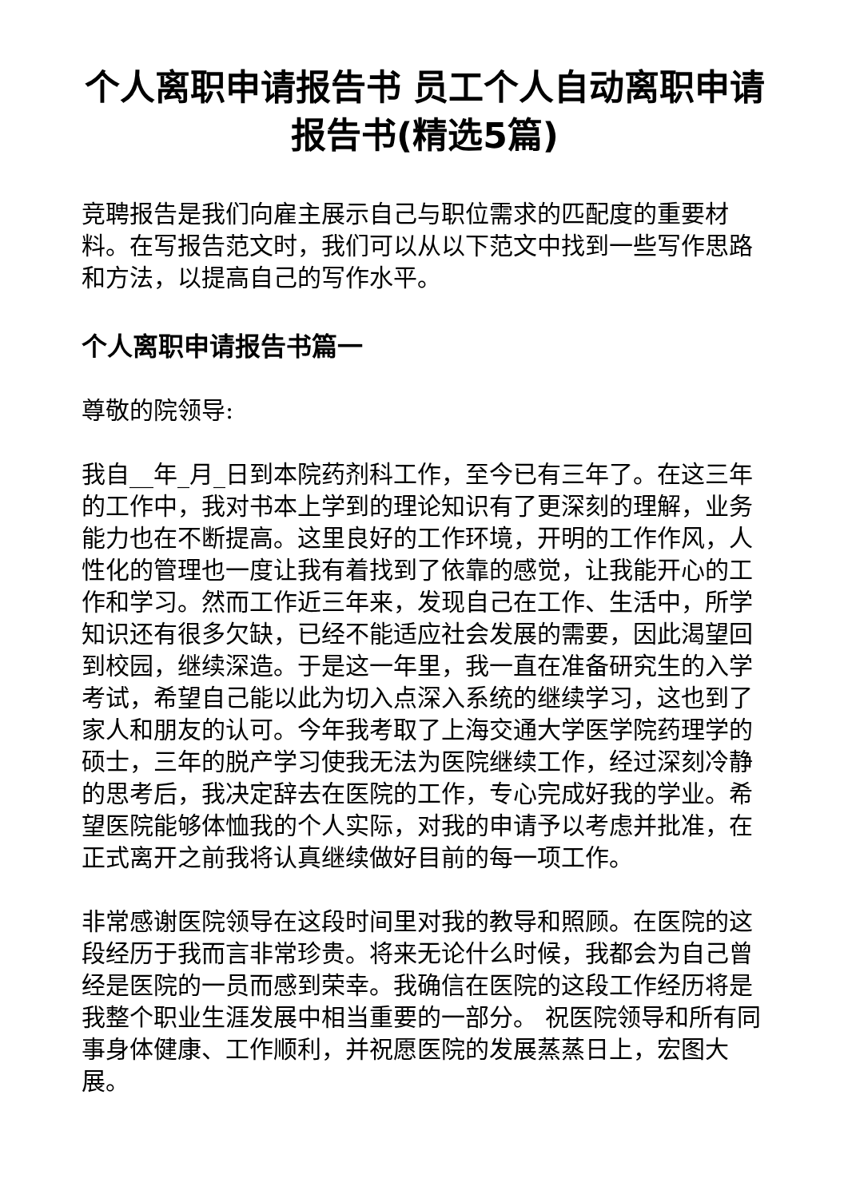个人离职申请报告书 员工个人自动离职申请报告书(精选5篇)
竞聘报告是我们向雇主展示自己与职位需求的匹配度的重要材料。在写报告范文时，我们可以从以下范文中找到一些写作思路和方法，以提高自己的写作水平。
个人离职申请报告书篇一
尊敬的院领导:
我自__年_月_日到本院药剂科工作，至今已有三年了。在这三年的工作中，我对书本上学到的理论知识有了更深刻的理解，业务能力也在不断提高。这里良好的工作环境，开明的工作作风，人性化的管理也一度让我有着找到了依靠的感觉，让我能开心的工作和学习。然而工作近三年来，发现自己在工作、生活中，所学知识还有很多欠缺，已经不能适应社会发展的需要，因此渴望回到校园，继续深造。于是这一年里，我一直在准备研究生的入学考试，希望自己能以此为切入点深入系统的继续学习，这也到了家人和朋友的认可。今年我考取了上海交通大学医学院药理学的硕士，三年的脱产学习使我无法为医院继续工作，经过深刻冷静的思考后，我决定辞去在医院的工作，专心完成好我的学业。希望医院能够体恤我的个人实际，对我的申请予以考虑并批准，在正式离开之前我将认真继续做好目前的每一项工作。
非常感谢医院领导在这段时间里对我的教导和照顾。在医院的这段经历于我而言非常珍贵。将来无论什么时候，我都会为自己曾经是医院的一员而感到荣幸。我确信在医院的这段工作经历将是我整个职业生涯发展中相当重要的一部分。 祝医院领导和所有同事身体健康、工作顺利，并祝愿医院的发展蒸蒸日上，宏图大展。